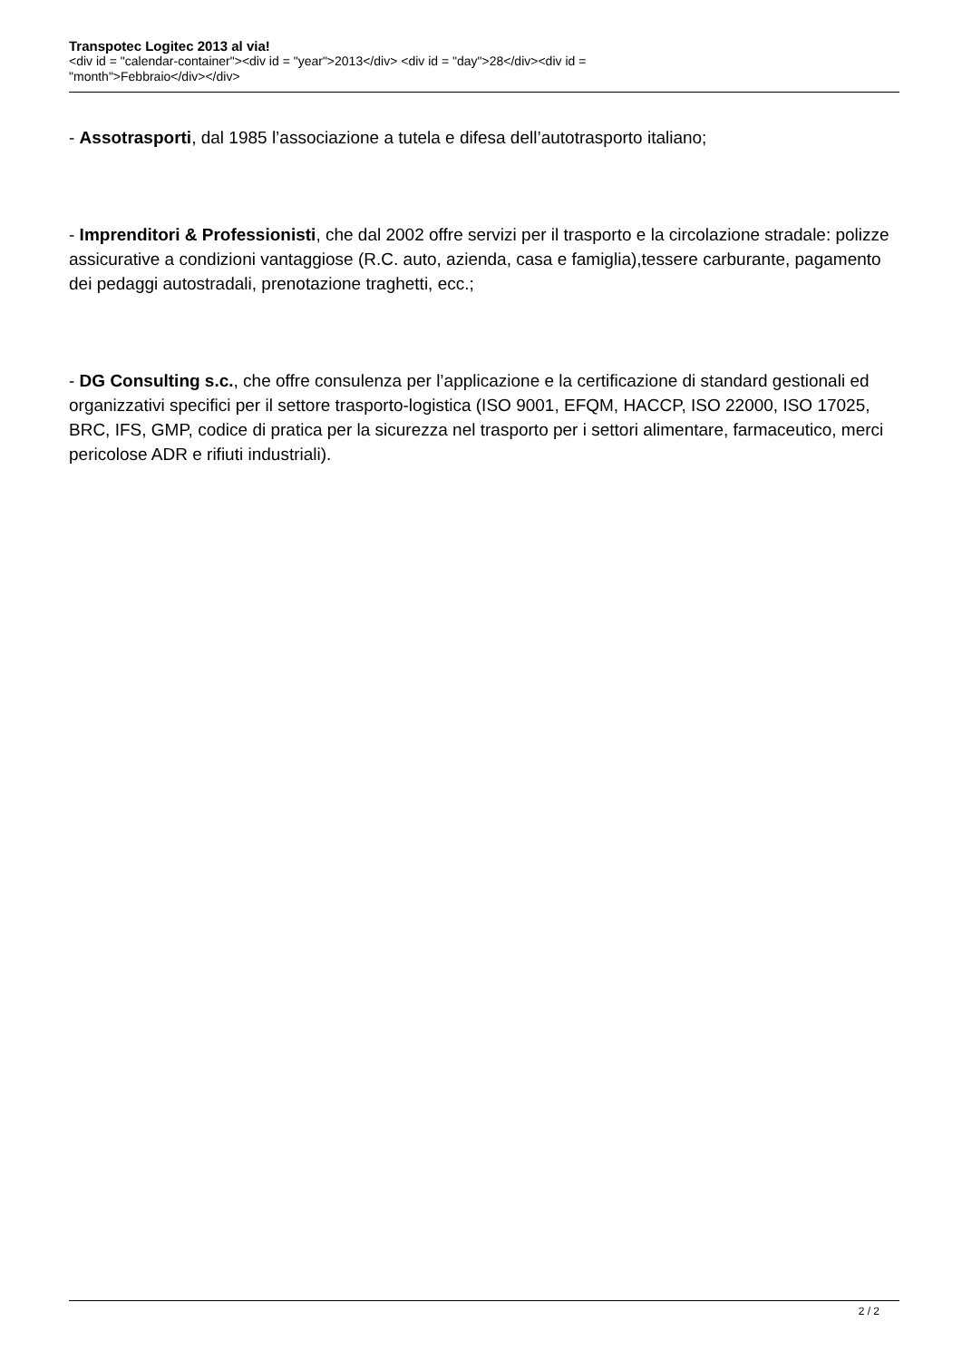Transpotec Logitec 2013 al via!
<div id = "calendar-container"><div id = "year">2013</div> <div id = "day">28</div><div id =
"month">Febbraio</div></div>
- Assotrasporti, dal 1985 l’associazione a tutela e difesa dell’autotrasporto italiano;
- Imprenditori & Professionisti, che dal 2002 offre servizi per il trasporto e la circolazione stradale: polizze assicurative a condizioni vantaggiose (R.C. auto, azienda, casa e famiglia),tessere carburante, pagamento dei pedaggi autostradali, prenotazione traghetti, ecc.;
- DG Consulting s.c., che offre consulenza per l’applicazione e la certificazione di standard gestionali ed organizzativi specifici per il settore trasporto-logistica (ISO 9001, EFQM, HACCP, ISO 22000, ISO 17025, BRC, IFS, GMP, codice di pratica per la sicurezza nel trasporto per i settori alimentare, farmaceutico, merci pericolose ADR e rifiuti industriali).
2 / 2